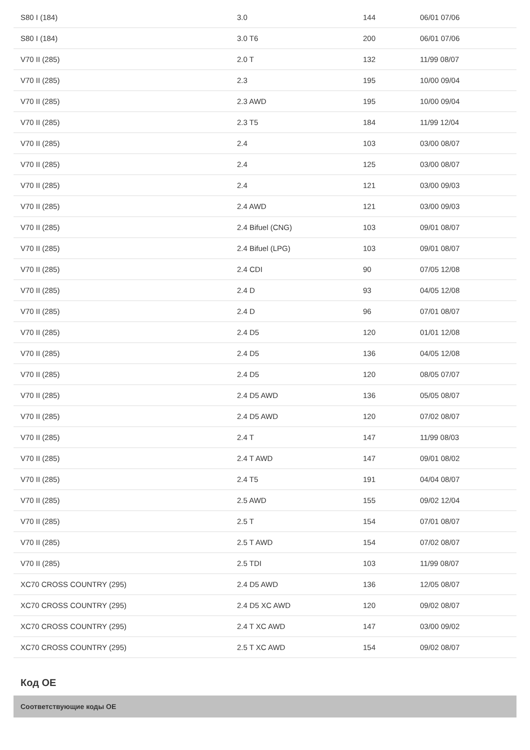| S80 I (184) | 3.0 | 144 | 06/01 07/06 |
| S80 I (184) | 3.0 T6 | 200 | 06/01 07/06 |
| V70 II (285) | 2.0 T | 132 | 11/99 08/07 |
| V70 II (285) | 2.3 | 195 | 10/00 09/04 |
| V70 II (285) | 2.3 AWD | 195 | 10/00 09/04 |
| V70 II (285) | 2.3 T5 | 184 | 11/99 12/04 |
| V70 II (285) | 2.4 | 103 | 03/00 08/07 |
| V70 II (285) | 2.4 | 125 | 03/00 08/07 |
| V70 II (285) | 2.4 | 121 | 03/00 09/03 |
| V70 II (285) | 2.4 AWD | 121 | 03/00 09/03 |
| V70 II (285) | 2.4 Bifuel (CNG) | 103 | 09/01 08/07 |
| V70 II (285) | 2.4 Bifuel (LPG) | 103 | 09/01 08/07 |
| V70 II (285) | 2.4 CDI | 90 | 07/05 12/08 |
| V70 II (285) | 2.4 D | 93 | 04/05 12/08 |
| V70 II (285) | 2.4 D | 96 | 07/01 08/07 |
| V70 II (285) | 2.4 D5 | 120 | 01/01 12/08 |
| V70 II (285) | 2.4 D5 | 136 | 04/05 12/08 |
| V70 II (285) | 2.4 D5 | 120 | 08/05 07/07 |
| V70 II (285) | 2.4 D5 AWD | 136 | 05/05 08/07 |
| V70 II (285) | 2.4 D5 AWD | 120 | 07/02 08/07 |
| V70 II (285) | 2.4 T | 147 | 11/99 08/03 |
| V70 II (285) | 2.4 T AWD | 147 | 09/01 08/02 |
| V70 II (285) | 2.4 T5 | 191 | 04/04 08/07 |
| V70 II (285) | 2.5 AWD | 155 | 09/02 12/04 |
| V70 II (285) | 2.5 T | 154 | 07/01 08/07 |
| V70 II (285) | 2.5 T AWD | 154 | 07/02 08/07 |
| V70 II (285) | 2.5 TDI | 103 | 11/99 08/07 |
| XC70 CROSS COUNTRY (295) | 2.4 D5 AWD | 136 | 12/05 08/07 |
| XC70 CROSS COUNTRY (295) | 2.4 D5 XC AWD | 120 | 09/02 08/07 |
| XC70 CROSS COUNTRY (295) | 2.4 T XC AWD | 147 | 03/00 09/02 |
| XC70 CROSS COUNTRY (295) | 2.5 T XC AWD | 154 | 09/02 08/07 |
Код OE
Соответствующие коды OE